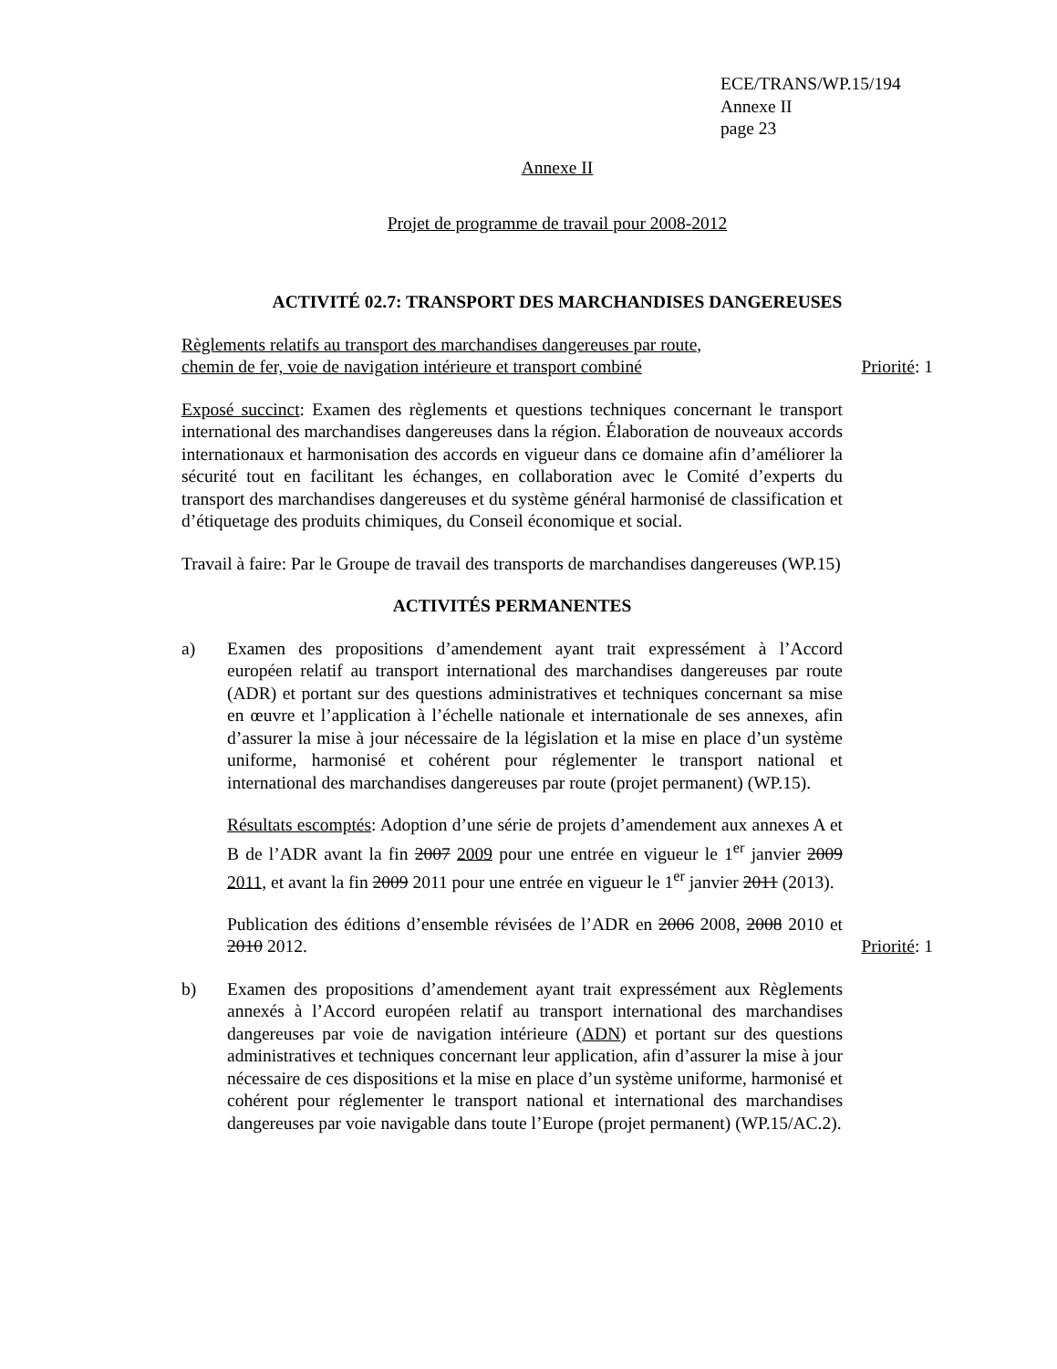ECE/TRANS/WP.15/194
Annexe II
page 23
Annexe II
Projet de programme de travail pour 2008-2012
ACTIVITÉ 02.7: TRANSPORT DES MARCHANDISES DANGEREUSES
Règlements relatifs au transport des marchandises dangereuses par route,
chemin de fer, voie de navigation intérieure et transport combiné
Priorité: 1
Exposé succinct: Examen des règlements et questions techniques concernant le transport international des marchandises dangereuses dans la région. Élaboration de nouveaux accords internationaux et harmonisation des accords en vigueur dans ce domaine afin d’améliorer la sécurité tout en facilitant les échanges, en collaboration avec le Comité d’experts du transport des marchandises dangereuses et du système général harmonisé de classification et d’étiquetage des produits chimiques, du Conseil économique et social.
Travail à faire: Par le Groupe de travail des transports de marchandises dangereuses (WP.15)
ACTIVITÉS PERMANENTES
a) Examen des propositions d’amendement ayant trait expressément à l’Accord européen relatif au transport international des marchandises dangereuses par route (ADR) et portant sur des questions administratives et techniques concernant sa mise en œuvre et l’application à l’échelle nationale et internationale de ses annexes, afin d’assurer la mise à jour nécessaire de la législation et la mise en place d’un système uniforme, harmonisé et cohérent pour réglementer le transport national et international des marchandises dangereuses par route (projet permanent) (WP.15).
Résultats escomptés: Adoption d’une série de projets d’amendement aux annexes A et B de l’ADR avant la fin 2007 2009 pour une entrée en vigueur le 1<sup>er</sup> janvier 2009 2011, et avant la fin 2009 2011 pour une entrée en vigueur le 1<sup>er</sup> janvier 2011 (2013).
Publication des éditions d’ensemble révisées de l’ADR en 2006 2008, 2008 2010 et 2010 2012.
Priorité: 1
b) Examen des propositions d’amendement ayant trait expressément aux Règlements annexés à l’Accord européen relatif au transport international des marchandises dangereuses par voie de navigation intérieure (ADN) et portant sur des questions administratives et techniques concernant leur application, afin d’assurer la mise à jour nécessaire de ces dispositions et la mise en place d’un système uniforme, harmonisé et cohérent pour réglementer le transport national et international des marchandises dangereuses par voie navigable dans toute l’Europe (projet permanent) (WP.15/AC.2).